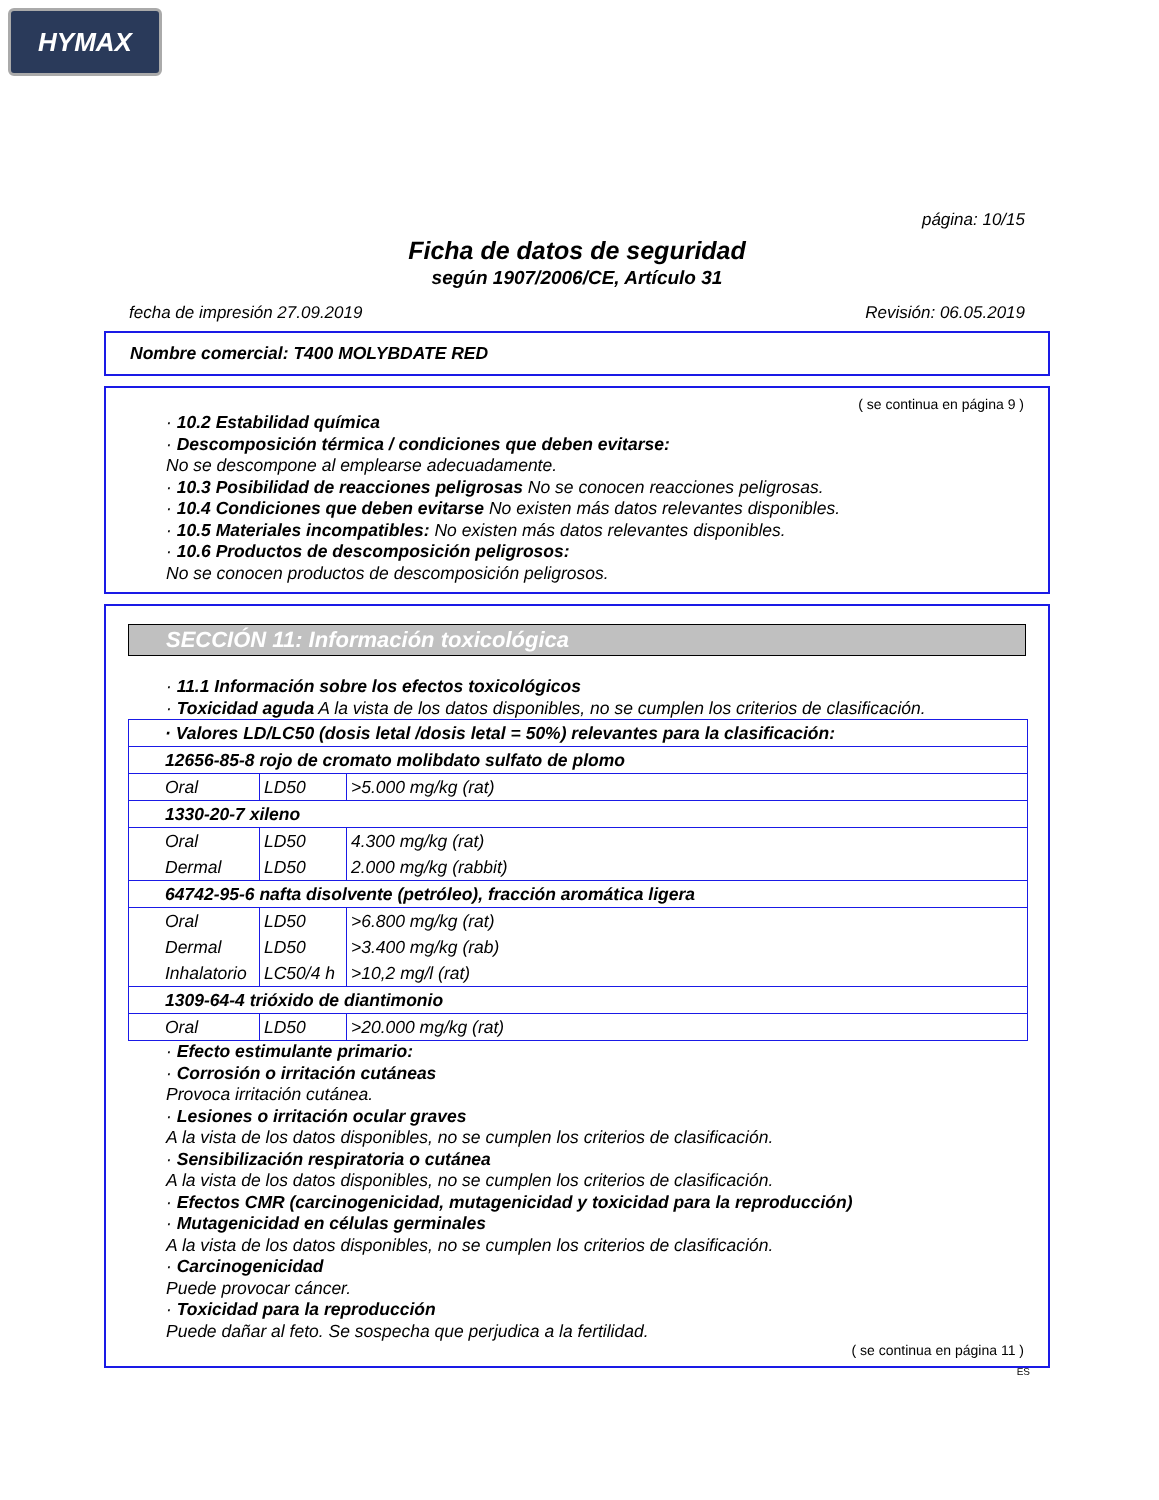HYMAX
página: 10/15
Ficha de datos de seguridad
según 1907/2006/CE, Artículo 31
fecha de impresión 27.09.2019 Revisión: 06.05.2019
Nombre comercial: T400 MOLYBDATE RED
( se continua en página 9 )
· 10.2 Estabilidad química
· Descomposición térmica / condiciones que deben evitarse:
No se descompone al emplearse adecuadamente.
· 10.3 Posibilidad de reacciones peligrosas No se conocen reacciones peligrosas.
· 10.4 Condiciones que deben evitarse No existen más datos relevantes disponibles.
· 10.5 Materiales incompatibles: No existen más datos relevantes disponibles.
· 10.6 Productos de descomposición peligrosos:
No se conocen productos de descomposición peligrosos.
SECCIÓN 11: Información toxicológica
· 11.1 Información sobre los efectos toxicológicos
· Toxicidad aguda A la vista de los datos disponibles, no se cumplen los criterios de clasificación.
| · Valores LD/LC50 (dosis letal /dosis letal = 50%) relevantes para la clasificación: | | |
| 12656-85-8 rojo de cromato molibdato sulfato de plomo | | |
| Oral | LD50 | >5.000 mg/kg (rat) |
| 1330-20-7 xileno | | |
| Oral | LD50 | 4.300 mg/kg (rat) |
| Dermal | LD50 | 2.000 mg/kg (rabbit) |
| 64742-95-6 nafta disolvente (petróleo), fracción aromática ligera | | |
| Oral | LD50 | >6.800 mg/kg (rat) |
| Dermal | LD50 | >3.400 mg/kg (rab) |
| Inhalatorio | LC50/4 h | >10,2 mg/l (rat) |
| 1309-64-4 trióxido de diantimonio | | |
| Oral | LD50 | >20.000 mg/kg (rat) |
· Efecto estimulante primario:
· Corrosión o irritación cutáneas
Provoca irritación cutánea.
· Lesiones o irritación ocular graves
A la vista de los datos disponibles, no se cumplen los criterios de clasificación.
· Sensibilización respiratoria o cutánea
A la vista de los datos disponibles, no se cumplen los criterios de clasificación.
· Efectos CMR (carcinogenicidad, mutagenicidad y toxicidad para la reproducción)
· Mutagenicidad en células germinales
A la vista de los datos disponibles, no se cumplen los criterios de clasificación.
· Carcinogenicidad
Puede provocar cáncer.
· Toxicidad para la reproducción
Puede dañar al feto. Se sospecha que perjudica a la fertilidad.
( se continua en página 11 )
ES